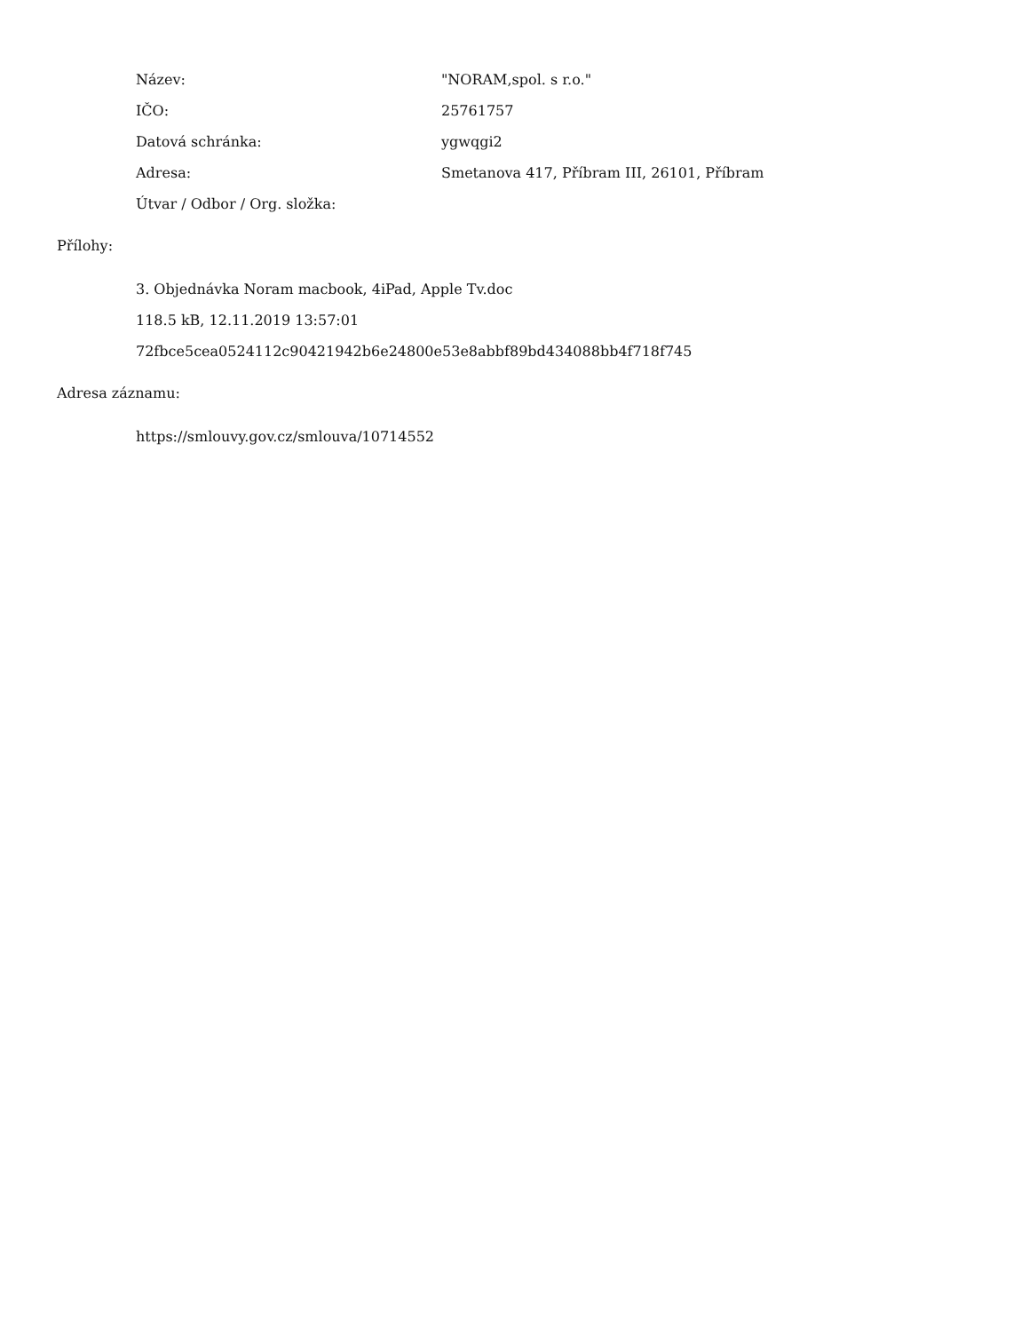| Název: | "NORAM,spol. s r.o." |
| IČO: | 25761757 |
| Datová schránka: | ygwqgi2 |
| Adresa: | Smetanova 417, Příbram III, 26101, Příbram |
| Útvar / Odbor / Org. složka: | |
Přílohy:
3. Objednávka Noram macbook, 4iPad, Apple Tv.doc
118.5 kB, 12.11.2019 13:57:01
72fbce5cea0524112c90421942b6e24800e53e8abbf89bd434088bb4f718f745
Adresa záznamu:
https://smlouvy.gov.cz/smlouva/10714552